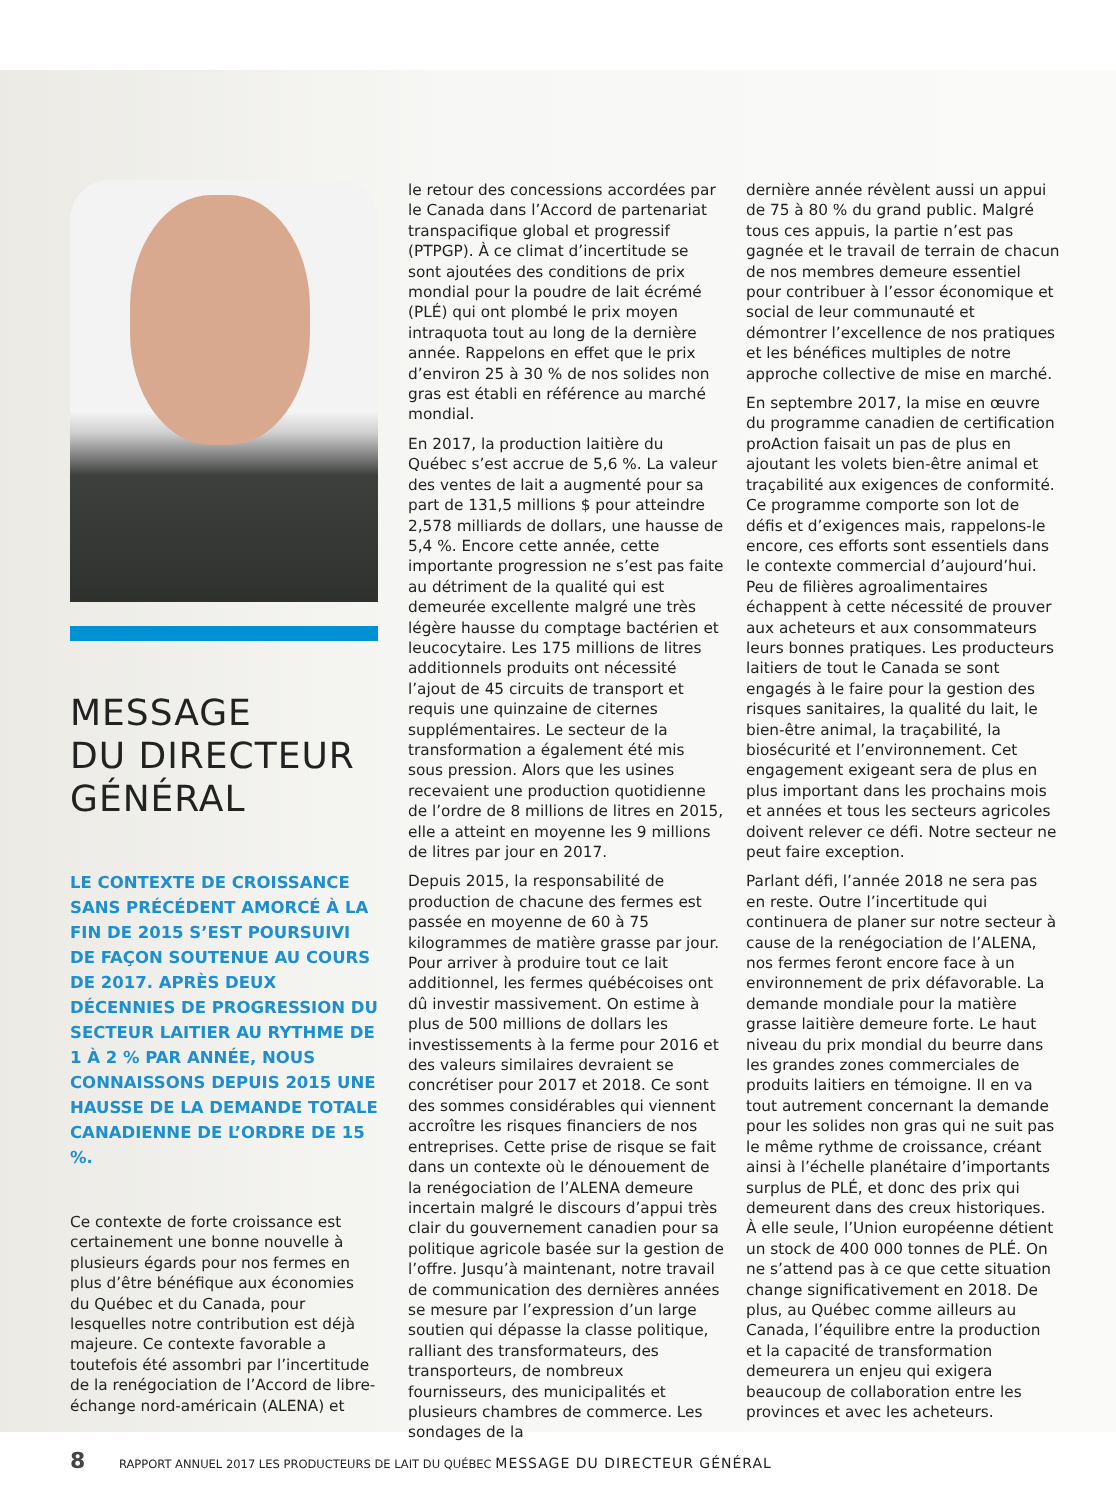MESSAGE
DU DIRECTEUR
GÉNÉRAL
LE CONTEXTE DE CROISSANCE SANS PRÉCÉDENT AMORCÉ À LA FIN DE 2015 S’EST POURSUIVI DE FAÇON SOUTENUE AU COURS DE 2017. APRÈS DEUX DÉCENNIES DE PROGRESSION DU SECTEUR LAITIER AU RYTHME DE 1 À 2 % PAR ANNÉE, NOUS CONNAISSONS DEPUIS 2015 UNE HAUSSE DE LA DEMANDE TOTALE CANADIENNE DE L’ORDRE DE 15 %.
Ce contexte de forte croissance est certainement une bonne nouvelle à plusieurs égards pour nos fermes en plus d’être bénéfique aux économies du Québec et du Canada, pour lesquelles notre contribution est déjà majeure. Ce contexte favorable a toutefois été assombri par l’incertitude de la renégociation de l’Accord de libre-échange nord-américain (ALENA) et
le retour des concessions accordées par le Canada dans l’Accord de partenariat transpacifique global et progressif (PTPGP). À ce climat d’incertitude se sont ajoutées des conditions de prix mondial pour la poudre de lait écrémé (PLÉ) qui ont plombé le prix moyen intraquota tout au long de la dernière année. Rappelons en effet que le prix d’environ 25 à 30 % de nos solides non gras est établi en référence au marché mondial.
En 2017, la production laitière du Québec s’est accrue de 5,6 %. La valeur des ventes de lait a augmenté pour sa part de 131,5 millions $ pour atteindre 2,578 milliards de dollars, une hausse de 5,4 %. Encore cette année, cette importante progression ne s’est pas faite au détriment de la qualité qui est demeurée excellente malgré une très légère hausse du comptage bactérien et leucocytaire. Les 175 millions de litres additionnels produits ont nécessité l’ajout de 45 circuits de transport et requis une quinzaine de citernes supplémentaires. Le secteur de la transformation a également été mis sous pression. Alors que les usines recevaient une production quotidienne de l’ordre de 8 millions de litres en 2015, elle a atteint en moyenne les 9 millions de litres par jour en 2017.
Depuis 2015, la responsabilité de production de chacune des fermes est passée en moyenne de 60 à 75 kilogrammes de matière grasse par jour. Pour arriver à produire tout ce lait additionnel, les fermes québécoises ont dû investir massivement. On estime à plus de 500 millions de dollars les investissements à la ferme pour 2016 et des valeurs similaires devraient se concrétiser pour 2017 et 2018. Ce sont des sommes considérables qui viennent accroître les risques financiers de nos entreprises. Cette prise de risque se fait dans un contexte où le dénouement de la renégociation de l’ALENA demeure incertain malgré le discours d’appui très clair du gouvernement canadien pour sa politique agricole basée sur la gestion de l’offre. Jusqu’à maintenant, notre travail de communication des dernières années se mesure par l’expression d’un large soutien qui dépasse la classe politique, ralliant des transformateurs, des transporteurs, de nombreux fournisseurs, des municipalités et plusieurs chambres de commerce. Les sondages de la
dernière année révèlent aussi un appui de 75 à 80 % du grand public. Malgré tous ces appuis, la partie n’est pas gagnée et le travail de terrain de chacun de nos membres demeure essentiel pour contribuer à l’essor économique et social de leur communauté et démontrer l’excellence de nos pratiques et les bénéfices multiples de notre approche collective de mise en marché.
En septembre 2017, la mise en œuvre du programme canadien de certification proAction faisait un pas de plus en ajoutant les volets bien-être animal et traçabilité aux exigences de conformité. Ce programme comporte son lot de défis et d’exigences mais, rappelons-le encore, ces efforts sont essentiels dans le contexte commercial d’aujourd’hui. Peu de filières agroalimentaires échappent à cette nécessité de prouver aux acheteurs et aux consommateurs leurs bonnes pratiques. Les producteurs laitiers de tout le Canada se sont engagés à le faire pour la gestion des risques sanitaires, la qualité du lait, le bien-être animal, la traçabilité, la biosécurité et l’environnement. Cet engagement exigeant sera de plus en plus important dans les prochains mois et années et tous les secteurs agricoles doivent relever ce défi. Notre secteur ne peut faire exception.
Parlant défi, l’année 2018 ne sera pas en reste. Outre l’incertitude qui continuera de planer sur notre secteur à cause de la renégociation de l’ALENA, nos fermes feront encore face à un environnement de prix défavorable. La demande mondiale pour la matière grasse laitière demeure forte. Le haut niveau du prix mondial du beurre dans les grandes zones commerciales de produits laitiers en témoigne. Il en va tout autrement concernant la demande pour les solides non gras qui ne suit pas le même rythme de croissance, créant ainsi à l’échelle planétaire d’importants surplus de PLÉ, et donc des prix qui demeurent dans des creux historiques. À elle seule, l’Union européenne détient un stock de 400 000 tonnes de PLÉ. On ne s’attend pas à ce que cette situation change significativement en 2018. De plus, au Québec comme ailleurs au Canada, l’équilibre entre la production et la capacité de transformation demeurera un enjeu qui exigera beaucoup de collaboration entre les provinces et avec les acheteurs.
8 RAPPORT ANNUEL 2017 LES PRODUCTEURS DE LAIT DU QUÉBEC MESSAGE DU DIRECTEUR GÉNÉRAL